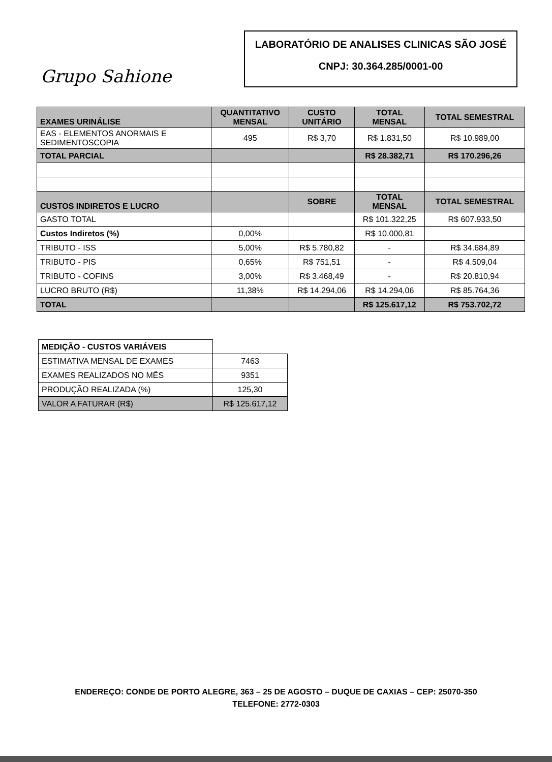Grupo Sahione
LABORATÓRIO DE ANALISES CLINICAS SÃO JOSÉ
CNPJ: 30.364.285/0001-00
| EXAMES URINÁLISE | QUANTITATIVO MENSAL | CUSTO UNITÁRIO | TOTAL MENSAL | TOTAL SEMESTRAL |
| EAS - ELEMENTOS ANORMAIS E SEDIMENTOSCOPIA | 495 | R$ 3,70 | R$ 1.831,50 | R$ 10.989,00 |
| TOTAL PARCIAL | | | R$ 28.382,71 | R$ 170.296,26 |
| CUSTOS INDIRETOS E LUCRO | | SOBRE | TOTAL MENSAL | TOTAL SEMESTRAL |
| GASTO TOTAL | | | R$ 101.322,25 | R$ 607.933,50 |
| Custos Indiretos (%) | 0,00% | | R$ 10.000,81 | |
| TRIBUTO - ISS | 5,00% | R$ 5.780,82 | - | R$ 34.684,89 |
| TRIBUTO - PIS | 0,65% | R$ 751,51 | - | R$ 4.509,04 |
| TRIBUTO - COFINS | 3,00% | R$ 3.468,49 | - | R$ 20.810,94 |
| LUCRO BRUTO (R$) | 11,38% | R$ 14.294,06 | R$ 14.294,06 | R$ 85.764,36 |
| TOTAL | | | R$ 125.617,12 | R$ 753.702,72 |
| MEDIÇÃO - CUSTOS VARIÁVEIS | |
| ESTIMATIVA MENSAL DE EXAMES | 7463 |
| EXAMES REALIZADOS NO MÊS | 9351 |
| PRODUÇÃO REALIZADA (%) | 125,30 |
| VALOR A FATURAR (R$) | R$ 125.617,12 |
ENDEREÇO: CONDE DE PORTO ALEGRE, 363 – 25 DE AGOSTO – DUQUE DE CAXIAS – CEP: 25070-350
TELEFONE: 2772-0303